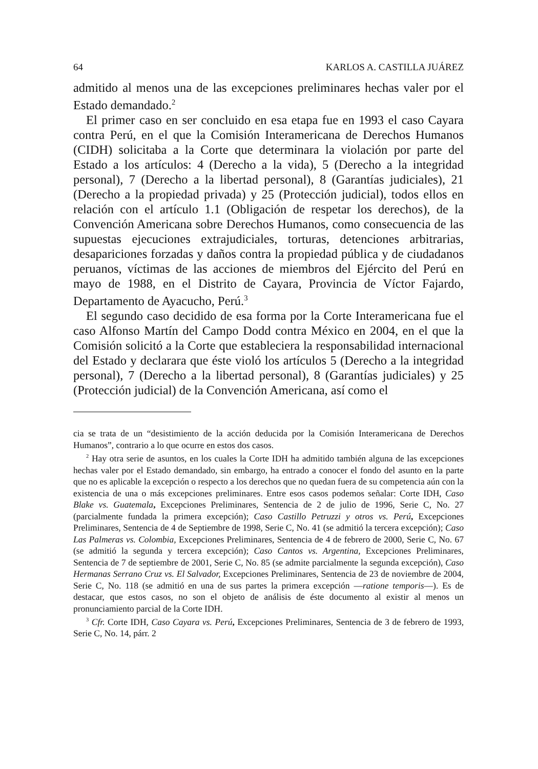64 KARLOS A. CASTILLA JUÁREZ
admitido al menos una de las excepciones preliminares hechas valer por el Estado demandado.<sup>2</sup>
El primer caso en ser concluido en esa etapa fue en 1993 el caso Cayara contra Perú, en el que la Comisión Interamericana de Derechos Humanos (CIDH) solicitaba a la Corte que determinara la violación por parte del Estado a los artículos: 4 (Derecho a la vida), 5 (Derecho a la integridad personal), 7 (Derecho a la libertad personal), 8 (Garantías judiciales), 21 (Derecho a la propiedad privada) y 25 (Protección judicial), todos ellos en relación con el artículo 1.1 (Obligación de respetar los derechos), de la Convención Americana sobre Derechos Humanos, como consecuencia de las supuestas ejecuciones extrajudiciales, torturas, detenciones arbitrarias, desapariciones forzadas y daños contra la propiedad pública y de ciudadanos peruanos, víctimas de las acciones de miembros del Ejército del Perú en mayo de 1988, en el Distrito de Cayara, Provincia de Víctor Fajardo, Departamento de Ayacucho, Perú.<sup>3</sup>
El segundo caso decidido de esa forma por la Corte Interamericana fue el caso Alfonso Martín del Campo Dodd contra México en 2004, en el que la Comisión solicitó a la Corte que estableciera la responsabilidad internacional del Estado y declarara que éste violó los artículos 5 (Derecho a la integridad personal), 7 (Derecho a la libertad personal), 8 (Garantías judiciales) y 25 (Protección judicial) de la Convención Americana, así como el
cia se trata de un “desistimiento de la acción deducida por la Comisión Interamericana de Derechos Humanos”, contrario a lo que ocurre en estos dos casos.
<sup>2</sup> Hay otra serie de asuntos, en los cuales la Corte IDH ha admitido también alguna de las excepciones hechas valer por el Estado demandado, sin embargo, ha entrado a conocer el fondo del asunto en la parte que no es aplicable la excepción o respecto a los derechos que no quedan fuera de su competencia aún con la existencia de una o más excepciones preliminares. Entre esos casos podemos señalar: Corte IDH, Caso Blake vs. Guatemala, Excepciones Preliminares, Sentencia de 2 de julio de 1996, Serie C, No. 27 (parcialmente fundada la primera excepción); Caso Castillo Petruzzi y otros vs. Perú, Excepciones Preliminares, Sentencia de 4 de Septiembre de 1998, Serie C, No. 41 (se admitió la tercera excepción); Caso Las Palmeras vs. Colombia, Excepciones Preliminares, Sentencia de 4 de febrero de 2000, Serie C, No. 67 (se admitió la segunda y tercera excepción); Caso Cantos vs. Argentina, Excepciones Preliminares, Sentencia de 7 de septiembre de 2001, Serie C, No. 85 (se admite parcialmente la segunda excepción), Caso Hermanas Serrano Cruz vs. El Salvador, Excepciones Preliminares, Sentencia de 23 de noviembre de 2004, Serie C, No. 118 (se admitió en una de sus partes la primera excepción —ratione temporis—). Es de destacar, que estos casos, no son el objeto de análisis de éste documento al existir al menos un pronunciamiento parcial de la Corte IDH.
<sup>3</sup> Cfr. Corte IDH, Caso Cayara vs. Perú, Excepciones Preliminares, Sentencia de 3 de febrero de 1993, Serie C, No. 14, párr. 2